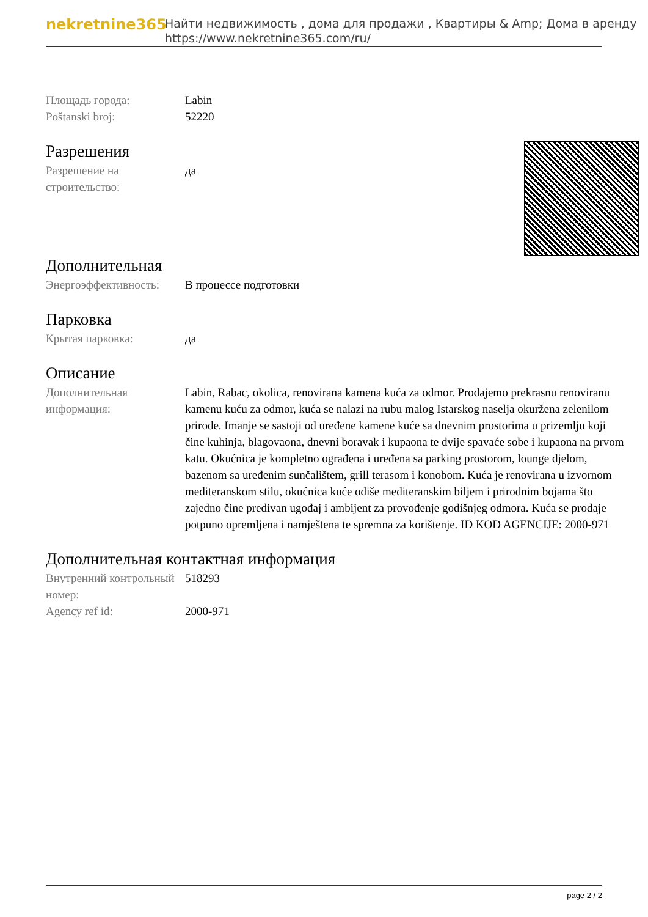nekretnine365
Найти недвижимость , дома для продажи , Квартиры & Amp; Дома в аренду
https://www.nekretnine365.com/ru/
| Площадь города: | Labin |
| Poštanski broj: | 52220 |
Разрешения
| Разрешение на строительство: | да |
Дополнительная
| Энергоэффективность: | В процессе подготовки |
Парковка
| Крытая парковка: | да |
Описание
| Дополнительная информация: | Labin, Rabac, okolica, renovirana kamena kuća za odmor. Prodajemo prekrasnu renoviranu kamenu kuću za odmor, kuća se nalazi na rubu malog Istarskog naselja okuržena zelenilom prirode. Imanje se sastoji od uređene kamene kuće sa dnevnim prostorima u prizemlju koji čine kuhinja, blagovaona, dnevni boravak i kupaona te dvije spavaće sobe i kupaona na prvom katu. Okućnica je kompletno ograđena i uređena sa parking prostorom, lounge djelom, bazenom sa uređenim sunčalištem, grill terasom i konobom. Kuća je renovirana u izvornom mediteranskom stilu, okućnica kuće odiše mediteranskim biljem i prirodnim bojama što zajedno čine predivan ugođaj i ambijent za provođenje godišnjeg odmora. Kuća se prodaje potpuno opremljena i namještena te spremna za korištenje. ID KOD AGENCIJE: 2000-971 |
Дополнительная контактная информация
| Внутренний контрольный номер: | 518293 |
| Agency ref id: | 2000-971 |
page 2 / 2